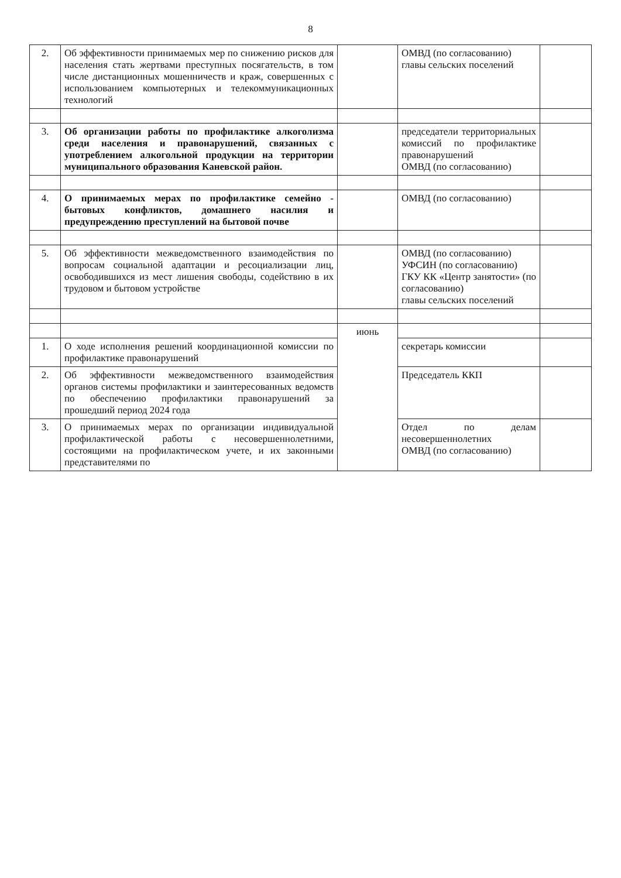8
| 2. | Об эффективности принимаемых мер по снижению рисков для населения стать жертвами преступных посягательств, в том числе дистанционных мошенничеств и краж, совершенных с использованием компьютерных и телекоммуникационных технологий | | ОМВД (по согласованию) главы сельских поселений | |
| 3. | Об организации работы по профилактике алкоголизма среди населения и правонарушений, связанных с употреблением алкогольной продукции на территории муниципального образования Каневской район. | | председатели территориальных комиссий по профилактике правонарушений ОМВД (по согласованию) | |
| 4. | О принимаемых мерах по профилактике семейно - бытовых конфликтов, домашнего насилия и предупреждению преступлений на бытовой почве | | ОМВД (по согласованию) | |
| 5. | Об эффективности межведомственного взаимодействия по вопросам социальной адаптации и ресоциализации лиц, освободившихся из мест лишения свободы, содействию в их трудовом и бытовом устройстве | | ОМВД (по согласованию) УФСИН (по согласованию) ГКУ КК «Центр занятости» (по согласованию) главы сельских поселений | |
| | | июнь | | |
| 1. | О ходе исполнения решений координационной комиссии по профилактике правонарушений | | секретарь комиссии | |
| 2. | Об эффективности межведомственного взаимодействия органов системы профилактики и заинтересованных ведомств по обеспечению профилактики правонарушений за прошедший период 2024 года | | Председатель ККП | |
| 3. | О принимаемых мерах по организации индивидуальной профилактической работы с несовершеннолетними, состоящими на профилактическом учете, и их законными представителями по | | Отдел по делам несовершеннолетних ОМВД (по согласованию) | |